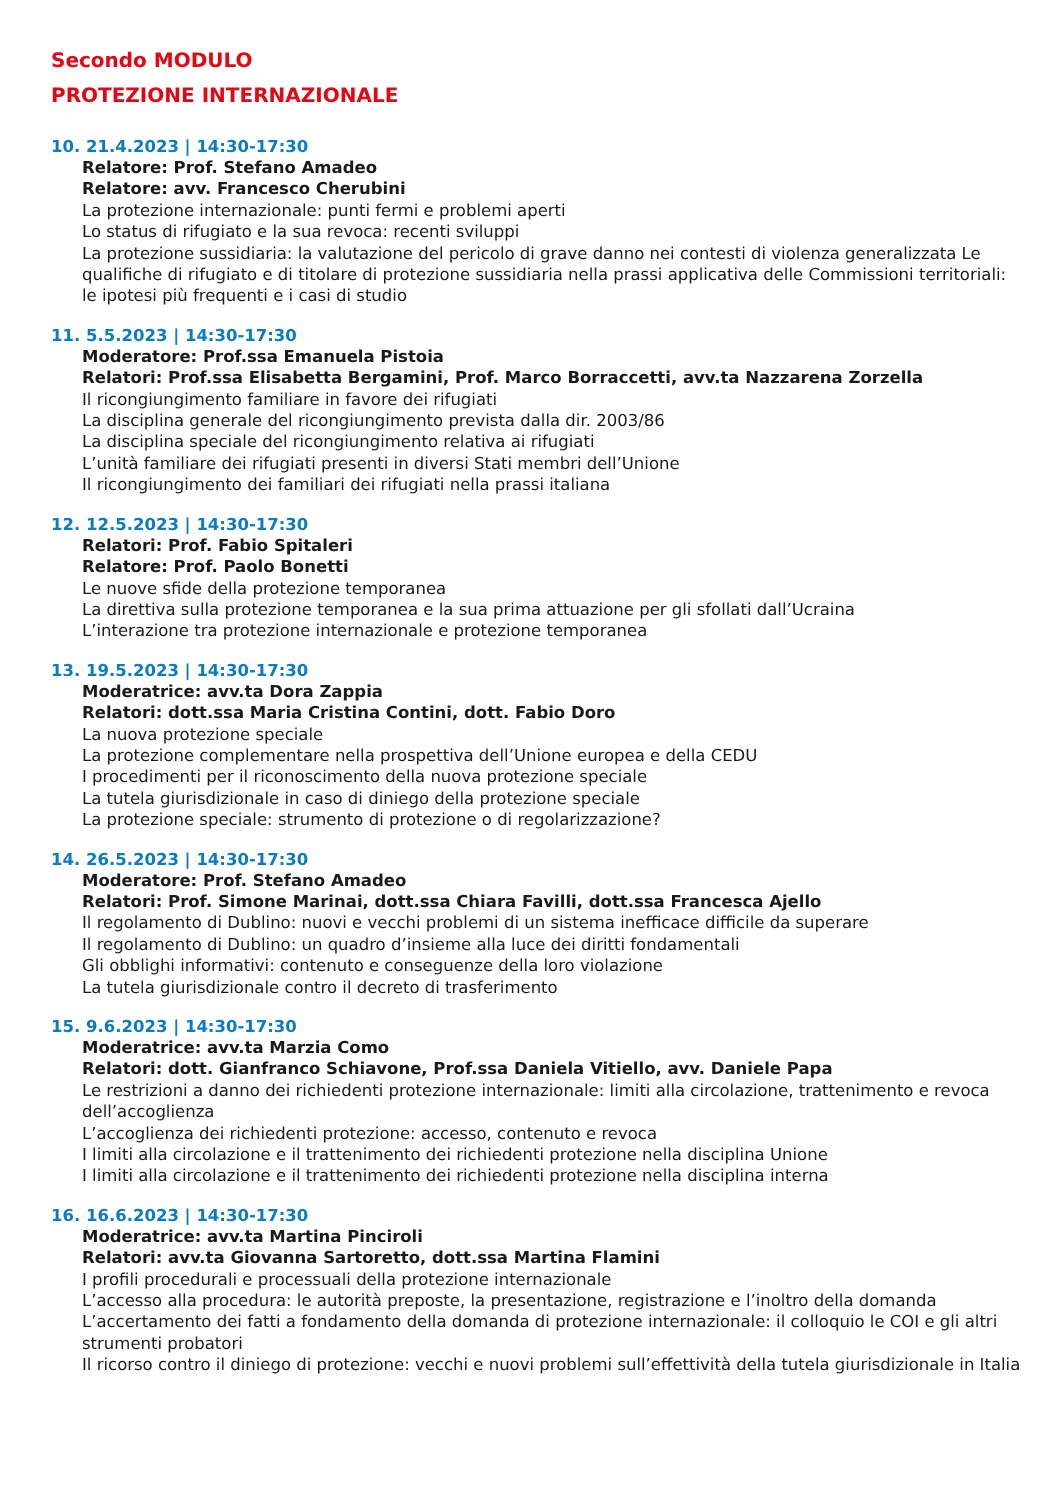Secondo MODULO
PROTEZIONE INTERNAZIONALE
10. 21.4.2023 | 14:30-17:30
Relatore: Prof. Stefano Amadeo
Relatore: avv. Francesco Cherubini
La protezione internazionale: punti fermi e problemi aperti
Lo status di rifugiato e la sua revoca: recenti sviluppi
La protezione sussidiaria: la valutazione del pericolo di grave danno nei contesti di violenza generalizzata Le qualifiche di rifugiato e di titolare di protezione sussidiaria nella prassi applicativa delle Commissioni territoriali: le ipotesi più frequenti e i casi di studio
11. 5.5.2023 | 14:30-17:30
Moderatore: Prof.ssa Emanuela Pistoia
Relatori: Prof.ssa Elisabetta Bergamini, Prof. Marco Borraccetti, avv.ta Nazzarena Zorzella
Il ricongiungimento familiare in favore dei rifugiati
La disciplina generale del ricongiungimento prevista dalla dir. 2003/86
La disciplina speciale del ricongiungimento relativa ai rifugiati
L’unità familiare dei rifugiati presenti in diversi Stati membri dell’Unione
Il ricongiungimento dei familiari dei rifugiati nella prassi italiana
12. 12.5.2023 | 14:30-17:30
Relatori: Prof. Fabio Spitaleri
Relatore: Prof. Paolo Bonetti
Le nuove sfide della protezione temporanea
La direttiva sulla protezione temporanea e la sua prima attuazione per gli sfollati dall’Ucraina
L’interazione tra protezione internazionale e protezione temporanea
13. 19.5.2023 | 14:30-17:30
Moderatrice: avv.ta Dora Zappia
Relatori: dott.ssa Maria Cristina Contini, dott. Fabio Doro
La nuova protezione speciale
La protezione complementare nella prospettiva dell’Unione europea e della CEDU
I procedimenti per il riconoscimento della nuova protezione speciale
La tutela giurisdizionale in caso di diniego della protezione speciale
La protezione speciale: strumento di protezione o di regolarizzazione?
14. 26.5.2023 | 14:30-17:30
Moderatore: Prof. Stefano Amadeo
Relatori: Prof. Simone Marinai, dott.ssa Chiara Favilli, dott.ssa Francesca Ajello
Il regolamento di Dublino: nuovi e vecchi problemi di un sistema inefficace difficile da superare
Il regolamento di Dublino: un quadro d’insieme alla luce dei diritti fondamentali
Gli obblighi informativi: contenuto e conseguenze della loro violazione
La tutela giurisdizionale contro il decreto di trasferimento
15. 9.6.2023 | 14:30-17:30
Moderatrice: avv.ta Marzia Como
Relatori: dott. Gianfranco Schiavone, Prof.ssa Daniela Vitiello, avv. Daniele Papa
Le restrizioni a danno dei richiedenti protezione internazionale: limiti alla circolazione, trattenimento e revoca dell’accoglienza
L’accoglienza dei richiedenti protezione: accesso, contenuto e revoca
I limiti alla circolazione e il trattenimento dei richiedenti protezione nella disciplina Unione
I limiti alla circolazione e il trattenimento dei richiedenti protezione nella disciplina interna
16. 16.6.2023 | 14:30-17:30
Moderatrice: avv.ta Martina Pinciroli
Relatori: avv.ta Giovanna Sartoretto, dott.ssa Martina Flamini
I profili procedurali e processuali della protezione internazionale
L’accesso alla procedura: le autorità preposte, la presentazione, registrazione e l’inoltro della domanda
L’accertamento dei fatti a fondamento della domanda di protezione internazionale: il colloquio le COI e gli altri strumenti probatori
Il ricorso contro il diniego di protezione: vecchi e nuovi problemi sull’effettività della tutela giurisdizionale in Italia